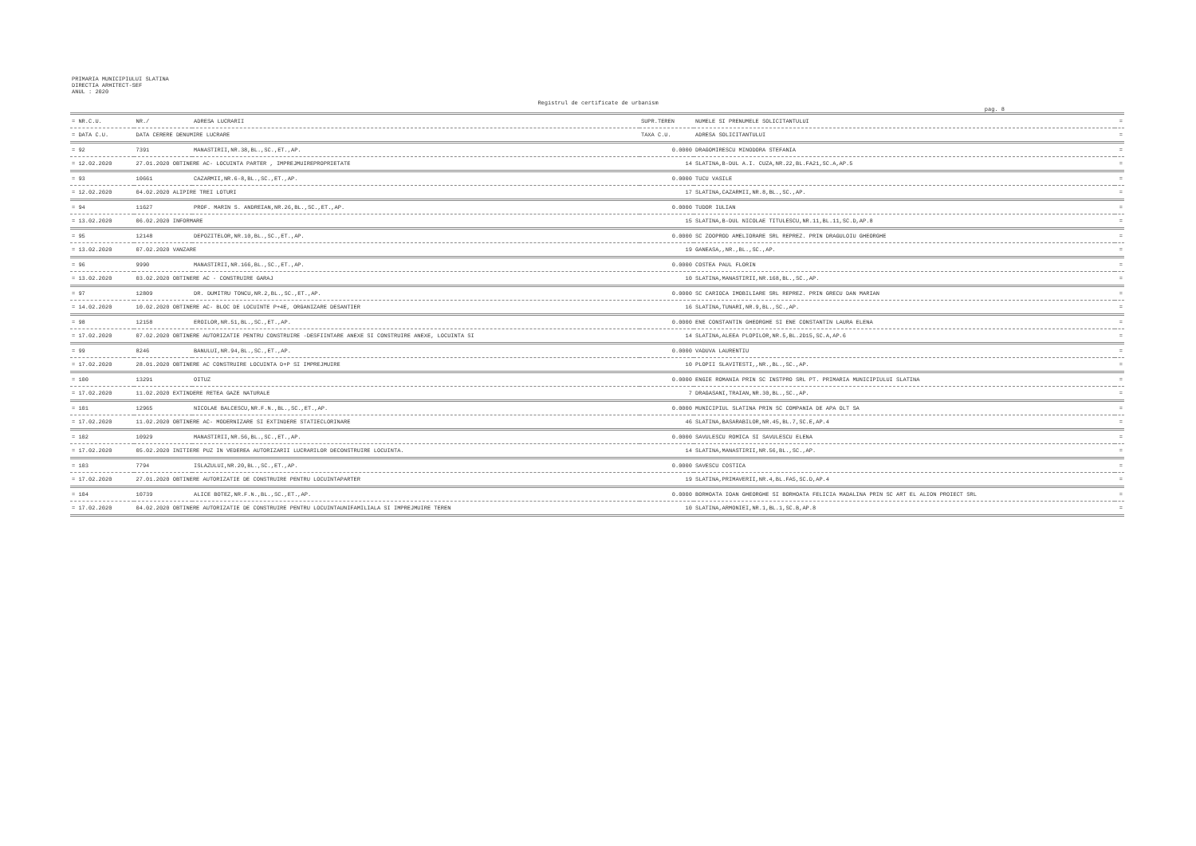PRIMARIA MUNICIPIULUI SLATINA
DIRECTIA ARHITECT-SEF
ANUL : 2020
Registrul de certificate de urbanism
pag. 8
| = NR.C.U. | NR./ | ADRESA LUCRARII | SUPR.TEREN | NUMELE SI PRENUMELE SOLICITANTULUI | = |
| --- | --- | --- | --- | --- | --- |
| = DATA C.U. | DATA CERERE DENUMIRE LUCRARE | | TAXA C.U. | ADRESA SOLICITANTULUI | = |
| = 92 | 7391 | MANASTIRII,NR.38,BL.,SC.,ET.,AP. | 0.0000 | DRAGOMIRESCU MINODORA STEFANIA | = |
| = 12.02.2020 | 27.01.2020 OBTINERE AC- LOCUINTA PARTER , IMPREJMUIREPROPRIETATE | | 14 | SLATINA,B-DUL A.I. CUZA,NR.22,BL.FA21,SC.A,AP.5 | = |
| = 93 | 10661 | CAZARMII,NR.6-8,BL.,SC.,ET.,AP. | 0.0000 | TUCU VASILE | = |
| = 12.02.2020 | 04.02.2020 ALIPIRE TREI LOTURI | | 17 | SLATINA,CAZARMII,NR.8,BL.,SC.,AP. | = |
| = 94 | 11627 | PROF. MARIN S. ANDREIAN,NR.26,BL.,SC.,ET.,AP. | 0.0000 | TUDOR IULIAN | = |
| = 13.02.2020 | 06.02.2020 INFORMARE | | 15 | SLATINA,B-DUL NICOLAE TITULESCU,NR.11,BL.11,SC.D,AP.8 | = |
| = 95 | 12148 | DEPOZITELOR,NR.10,BL.,SC.,ET.,AP. | 0.0000 | SC ZOOPROD AMELIORARE SRL REPREZ. PRIN DRAGULOIU GHEORGHE | = |
| = 13.02.2020 | 07.02.2020 VANZARE | | 19 | GANEASA,,NR.,BL.,SC.,AP. | = |
| = 96 | 9990 | MANASTIRII,NR.166,BL.,SC.,ET.,AP. | 0.0000 | COSTEA PAUL FLORIN | = |
| = 13.02.2020 | 03.02.2020 OBTINERE AC - CONSTRUIRE GARAJ | | 10 | SLATINA,MANASTIRII,NR.168,BL.,SC.,AP. | = |
| = 97 | 12809 | DR. DUMITRU TONCU,NR.2,BL.,SC.,ET.,AP. | 0.0000 | SC CARIOCA IMOBILIARE SRL REPREZ. PRIN GRECU DAN MARIAN | = |
| = 14.02.2020 | 10.02.2020 OBTINERE AC- BLOC DE LOCUINTE P+4E, ORGANIZARE DESANTIER | | 16 | SLATINA,TUNARI,NR.9,BL.,SC.,AP. | = |
| = 98 | 12158 | EROILOR,NR.51,BL.,SC.,ET.,AP. | 0.0000 | ENE CONSTANTIN GHEORGHE SI ENE CONSTANTIN LAURA ELENA | = |
| = 17.02.2020 | 07.02.2020 OBTINERE AUTORIZATIE PENTRU CONSTRUIRE -DESFIINTARE ANEXE SI CONSTRUIRE ANEXE, LOCUINTA SI | | 14 | SLATINA,ALEEA PLOPILOR,NR.5,BL.2D15,SC.A,AP.6 | = |
| = 99 | 8246 | BANULUI,NR.94,BL.,SC.,ET.,AP. | 0.0000 | VADUVA LAURENTIU | = |
| = 17.02.2020 | 28.01.2020 OBTINERE AC CONSTRUIRE LOCUINTA D+P SI IMPREJMUIRE | | 10 | PLOPII SLAVITESTI,,NR.,BL.,SC.,AP. | = |
| = 100 | 13291 | OITUZ | 0.0000 | ENGIE ROMANIA PRIN SC INSTPRO SRL PT. PRIMARIA MUNICIPIULUI SLATINA | = |
| = 17.02.2020 | 11.02.2020 EXTINDERE RETEA GAZE NATURALE | | 7 | DRAGASANI,TRAIAN,NR.30,BL.,SC.,AP. | = |
| = 101 | 12965 | NICOLAE BALCESCU,NR.F.N.,BL.,SC.,ET.,AP. | 0.0000 | MUNICIPIUL SLATINA PRIN SC COMPANIA DE APA OLT SA | = |
| = 17.02.2020 | 11.02.2020 OBTINERE AC- MODERNIZARE SI EXTINDERE STATIECLORINARE | | 46 | SLATINA,BASARABILOR,NR.45,BL.7,SC.E,AP.4 | = |
| = 102 | 10929 | MANASTIRII,NR.56,BL.,SC.,ET.,AP. | 0.0000 | SAVULESCU ROMICA SI SAVULESCU ELENA | = |
| = 17.02.2020 | 05.02.2020 INITIERE PUZ IN VEDEREA AUTORIZARII LUCRARILOR DECONSTRUIRE LOCUINTA. | | 14 | SLATINA,MANASTIRII,NR.56,BL.,SC.,AP. | = |
| = 103 | 7794 | ISLAZULUI,NR.20,BL.,SC.,ET.,AP. | 0.0000 | SAVESCU COSTICA | = |
| = 17.02.2020 | 27.01.2020 OBTINERE AUTORIZATIE DE CONSTRUIRE PENTRU LOCUINTAPARTER | | 19 | SLATINA,PRIMAVERII,NR.4,BL.FA5,SC.D,AP.4 | = |
| = 104 | 10739 | ALICE BOTEZ,NR.F.N.,BL.,SC.,ET.,AP. | 0.0000 | BORHOATA IOAN GHEORGHE SI BORHOATA FELICIA MADALINA PRIN SC ART EL ALION PROIECT SRL | = |
| = 17.02.2020 | 04.02.2020 OBTINERE AUTORIZATIE DE CONSTRUIRE PENTRU LOCUINTAUNIFAMILIALA SI IMPREJMUIRE TEREN | | 10 | SLATINA,ARMONIEI,NR.1,BL.1,SC.B,AP.8 | = |